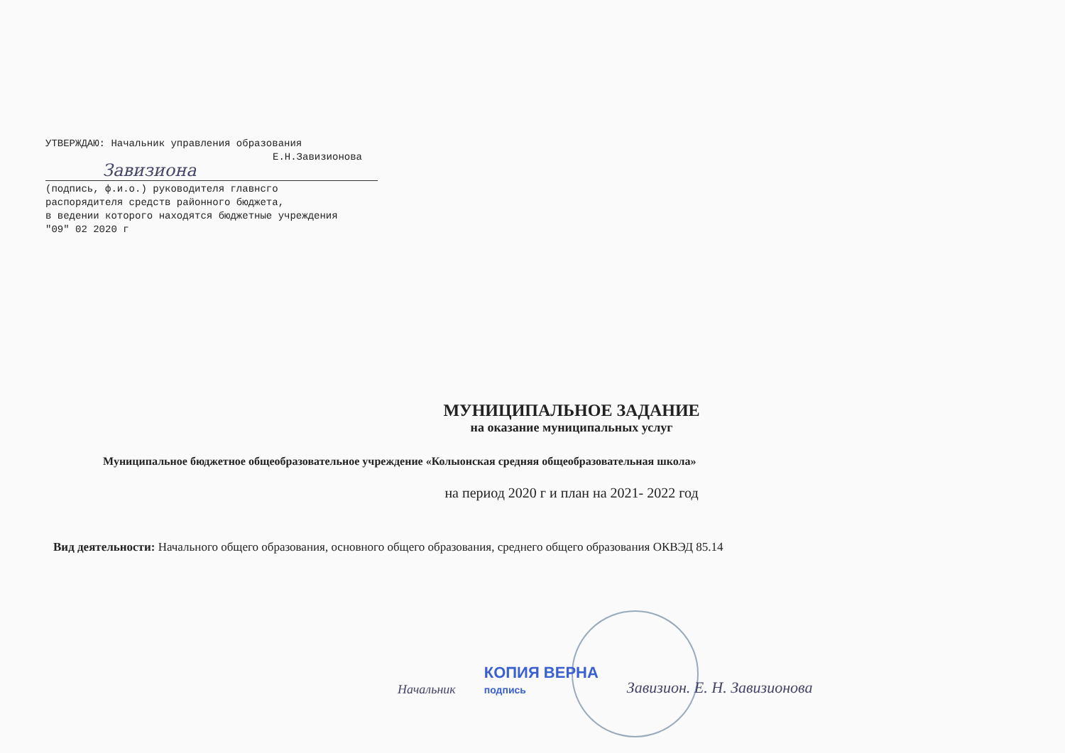УТВЕРЖДАЮ: Начальник управления образования
Е.Н.Завизионова
Завизиона
(подпись, ф.и.о.) руководителя главнсго
распорядителя средств районного бюджета,
в ведении которого находятся бюджетные учреждения
"09" 02 2020 г
МУНИЦИПАЛЬНОЕ ЗАДАНИЕ
на оказание муниципальных услуг
Муниципальное бюджетное общеобразовательное учреждение «Колыонская средняя общеобразовательная школа»
на период 2020 г и план на 2021- 2022 год
Вид деятельности: Начального общего образования, основного общего образования, среднего общего образования ОКВЭД 85.14
Начальник КОПИЯ ВЕРНА
подпись Завизион. Е. Н. Завизионова